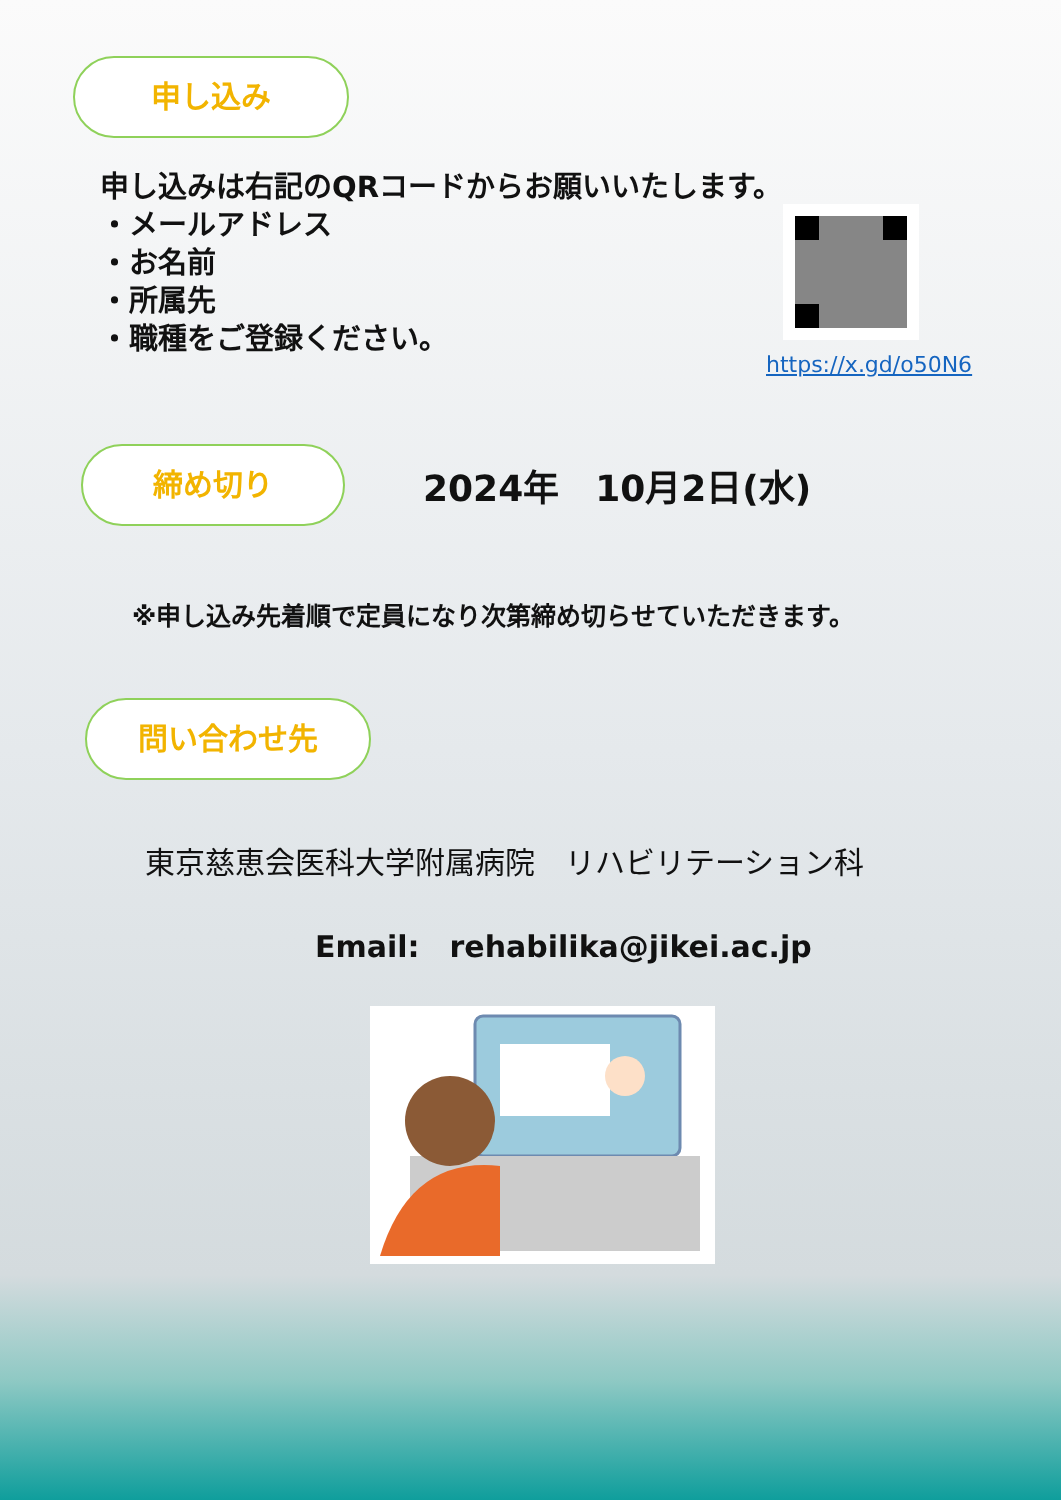申し込み
申し込みは右記のQRコードからお願いいたします。
・メールアドレス
・お名前
・所属先
・職種をご登録ください。
https://x.gd/o50N6
締め切り
2024年　10月2日(水)
※申し込み先着順で定員になり次第締め切らせていただきます。
問い合わせ先
東京慈恵会医科大学附属病院　リハビリテーション科
Email:　rehabilika@jikei.ac.jp